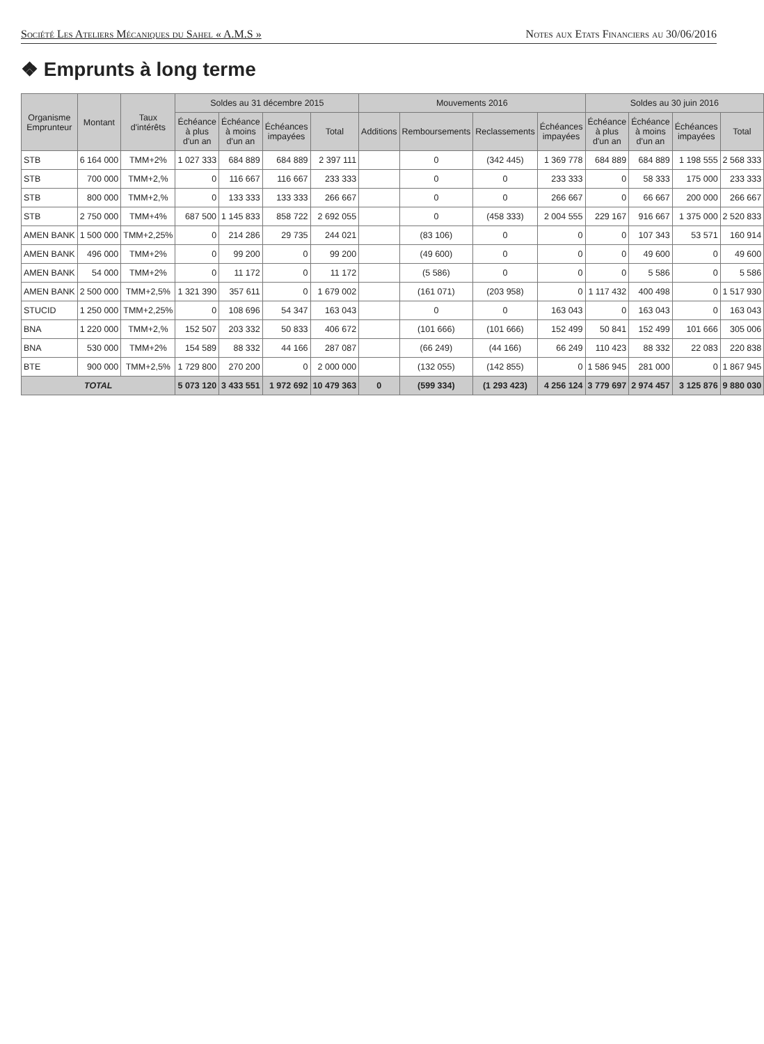Société Les Ateliers Mécaniques du Sahel « A.M.S » Notes aux Etats Financiers au 30/06/2016
❖ Emprunts à long terme
| Organisme Emprunteur | Montant | Taux d'intérêts | Soldes au 31 décembre 2015 | | | | Mouvements 2016 | | | | Soldes au 30 juin 2016 | | | |
| --- | --- | --- | --- | --- | --- | --- | --- | --- | --- | --- | --- | --- | --- | --- |
| | | | Échéance à plus d'un an | Échéance à moins d'un an | Échéances impayées | Total | Additions | Remboursements | Reclassements | Échéances impayées | Échéance à plus d'un an | Échéance à moins d'un an | Échéances impayées | Total |
| STB | 6 164 000 | TMM+2% | 1 027 333 | 684 889 | 684 889 | 2 397 111 | | 0 | (342 445) | 1 369 778 | 684 889 | 684 889 | 1 198 555 | 2 568 333 |
| STB | 700 000 | TMM+2,% | 0 | 116 667 | 116 667 | 233 333 | | 0 | 0 | 233 333 | 0 | 58 333 | 175 000 | 233 333 |
| STB | 800 000 | TMM+2,% | 0 | 133 333 | 133 333 | 266 667 | | 0 | 0 | 266 667 | 0 | 66 667 | 200 000 | 266 667 |
| STB | 2 750 000 | TMM+4% | 687 500 | 1 145 833 | 858 722 | 2 692 055 | | 0 | (458 333) | 2 004 555 | 229 167 | 916 667 | 1 375 000 | 2 520 833 |
| AMEN BANK | 1 500 000 | TMM+2,25% | 0 | 214 286 | 29 735 | 244 021 | | (83 106) | 0 | 0 | 0 | 107 343 | 53 571 | 160 914 |
| AMEN BANK | 496 000 | TMM+2% | 0 | 99 200 | 0 | 99 200 | | (49 600) | 0 | 0 | 0 | 49 600 | 0 | 49 600 |
| AMEN BANK | 54 000 | TMM+2% | 0 | 11 172 | 0 | 11 172 | | (5 586) | 0 | 0 | 0 | 5 586 | 0 | 5 586 |
| AMEN BANK | 2 500 000 | TMM+2,5% | 1 321 390 | 357 611 | 0 | 1 679 002 | | (161 071) | (203 958) | 0 | 1 117 432 | 400 498 | 0 | 1 517 930 |
| STUCID | 1 250 000 | TMM+2,25% | 0 | 108 696 | 54 347 | 163 043 | | 0 | 0 | 163 043 | 0 | 163 043 | 0 | 163 043 |
| BNA | 1 220 000 | TMM+2,% | 152 507 | 203 332 | 50 833 | 406 672 | | (101 666) | (101 666) | 152 499 | 50 841 | 152 499 | 101 666 | 305 006 |
| BNA | 530 000 | TMM+2% | 154 589 | 88 332 | 44 166 | 287 087 | | (66 249) | (44 166) | 66 249 | 110 423 | 88 332 | 22 083 | 220 838 |
| BTE | 900 000 | TMM+2,5% | 1 729 800 | 270 200 | 0 | 2 000 000 | | (132 055) | (142 855) | 0 | 1 586 945 | 281 000 | 0 | 1 867 945 |
| TOTAL | | | 5 073 120 | 3 433 551 | 1 972 692 | 10 479 363 | 0 | (599 334) | (1 293 423) | 4 256 124 | 3 779 697 | 2 974 457 | 3 125 876 | 9 880 030 |